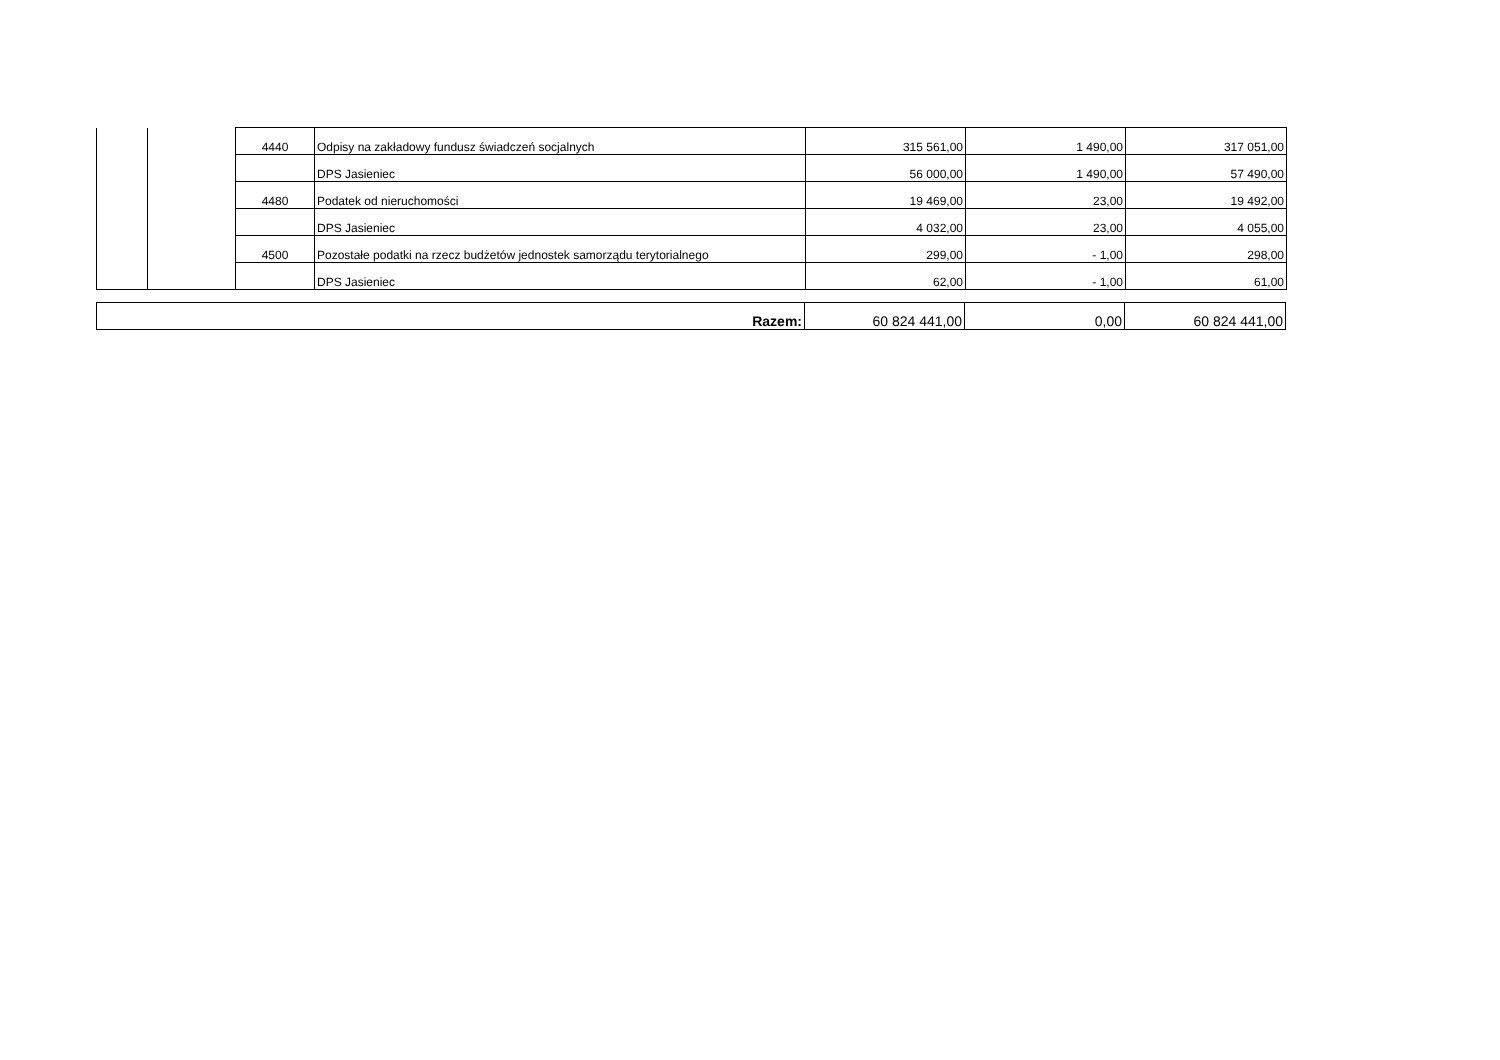| | | 4440 | Odpisy na zakładowy fundusz świadczeń socjalnych | 315 561,00 | 1 490,00 | 317 051,00 |
| | | | DPS Jasieniec | 56 000,00 | 1 490,00 | 57 490,00 |
| | | 4480 | Podatek od nieruchomości | 19 469,00 | 23,00 | 19 492,00 |
| | | | DPS Jasieniec | 4 032,00 | 23,00 | 4 055,00 |
| | | 4500 | Pozostałe podatki na rzecz budżetów jednostek samorządu terytorialnego | 299,00 | - 1,00 | 298,00 |
| | | | DPS Jasieniec | 62,00 | - 1,00 | 61,00 |
| Razem: | 60 824 441,00 | 0,00 | 60 824 441,00 |